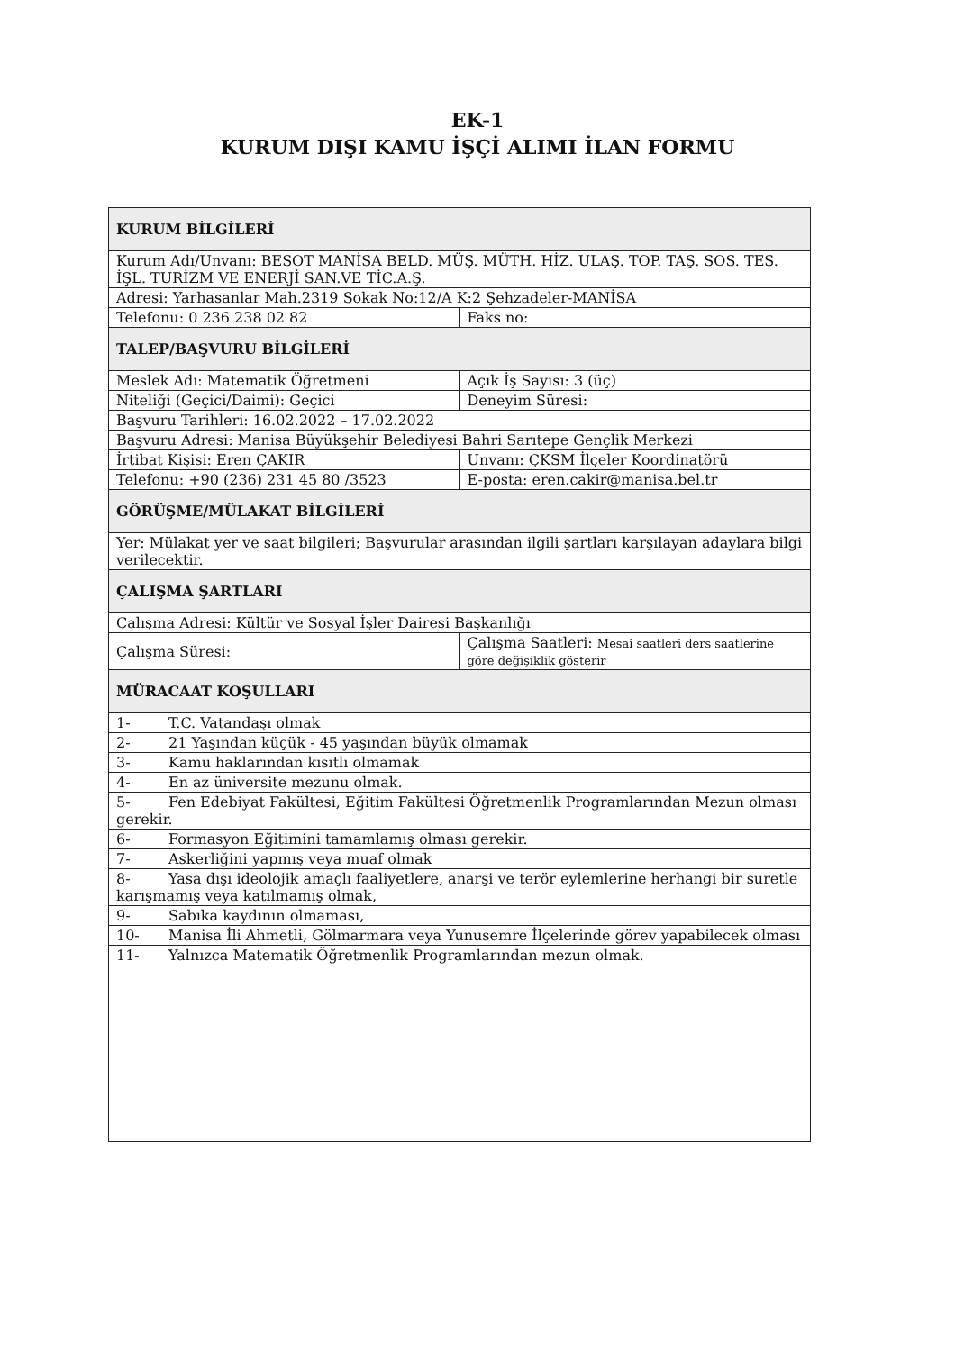EK-1
KURUM DIŞI KAMU İŞÇİ ALIMI İLAN FORMU
| KURUM BİLGİLERİ | |
| Kurum Adı/Unvanı: BESOT MANİSA BELD. MÜŞ. MÜTH. HİZ. ULAŞ. TOP. TAŞ. SOS. TES. İŞL. TURİZM VE ENERJİ SAN.VE TİC.A.Ş. | |
| Adresi: Yarhasanlar Mah.2319 Sokak No:12/A K:2 Şehzadeler-MANİSA | |
| Telefonu: 0 236 238 02 82 | Faks no: |
| TALEP/BAŞVURU BİLGİLERİ | |
| Meslek Adı: Matematik Öğretmeni | Açık İş Sayısı: 3 (üç) |
| Niteliği (Geçici/Daimi): Geçici | Deneyim Süresi: |
| Başvuru Tarihleri: 16.02.2022 – 17.02.2022 | |
| Başvuru Adresi: Manisa Büyükşehir Belediyesi Bahri Sarıtepe Gençlik Merkezi | |
| İrtibat Kişisi: Eren ÇAKIR | Unvanı: ÇKSM İlçeler Koordinatörü |
| Telefonu: +90 (236) 231 45 80 /3523 | E-posta: eren.cakir@manisa.bel.tr |
| GÖRÜŞME/MÜLAKAT BİLGİLERİ | |
| Yer: Mülakat yer ve saat bilgileri; Başvurular arasından ilgili şartları karşılayan adaylara bilgi verilecektir. | |
| ÇALIŞMA ŞARTLARI | |
| Çalışma Adresi: Kültür ve Sosyal İşler Dairesi Başkanlığı | |
| Çalışma Süresi: | Çalışma Saatleri: Mesai saatleri ders saatlerine göre değişiklik gösterir |
| MÜRACAAT KOŞULLARI | |
| 1- T.C. Vatandaşı olmak | |
| 2- 21 Yaşından küçük - 45 yaşından büyük olmamak | |
| 3- Kamu haklarından kısıtlı olmamak | |
| 4- En az üniversite mezunu olmak. | |
| 5- Fen Edebiyat Fakültesi, Eğitim Fakültesi Öğretmenlik Programlarından Mezun olması gerekir. | |
| 6- Formasyon Eğitimini tamamlamış olması gerekir. | |
| 7- Askerliğini yapmış veya muaf olmak | |
| 8- Yasa dışı ideolojik amaçlı faaliyetlere, anarşi ve terör eylemlerine herhangi bir suretle karışmamış veya katılmamış olmak, | |
| 9- Sabıka kaydının olmaması, | |
| 10- Manisa İli Ahmetli, Gölmarmara veya Yunusemre İlçelerinde görev yapabilecek olması | |
| 11- Yalnızca Matematik Öğretmenlik Programlarından mezun olmak. | |